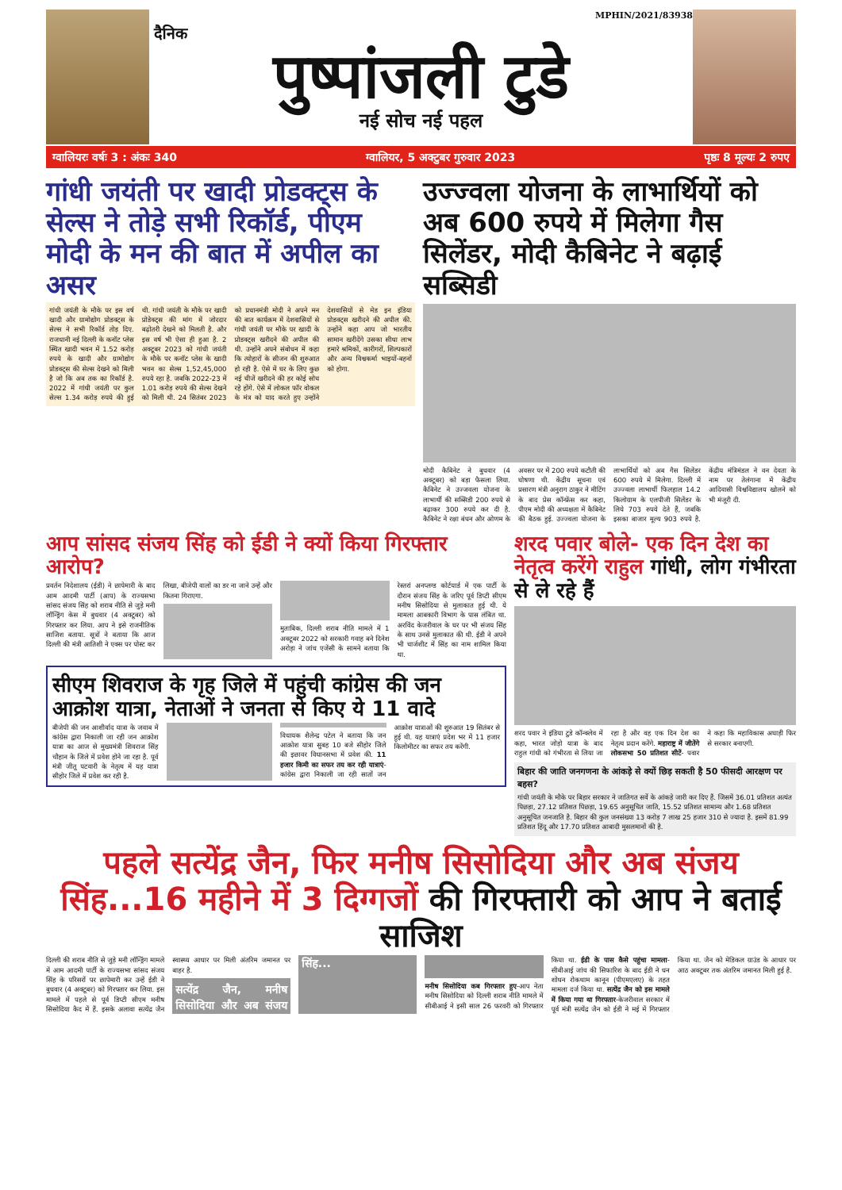MPHIN/2021/83938
दैनिक
पुष्पांजली टुडे
नई सोच नई पहल
ग्वालियरः वर्षः 3 : अंकः 340 ग्वालियर, 5 अक्टुबर गुरुवार 2023 पृष्ठः 8 मूल्यः 2 रुपए
गांधी जयंती पर खादी प्रोडक्ट्स के सेल्स ने तोड़े सभी रिकॉर्ड, पीएम मोदी के मन की बात में अपील का असर
गांधी जयंती के मौके पर इस वर्ष खादी और ग्रामोद्योग प्रोडक्ट्स के सेल्स ने सभी रिकॉर्ड तोड़ दिए. राजधानी नई दिल्ली के कनॉट प्लेस स्थित खादी भवन में 1.52 करोड़ रुपये के खादी और ग्रामोद्योग प्रोडक्ट्स की सेल्स देखने को मिली है जो कि अब तक का रिकॉर्ड है. 2022 में गांधी जयंती पर कुल सेल्स 1.34 करोड़ रुपये की हुई थी. गांधी जयंती के मौके पर खादी प्रोडेक्ट्स की मांग में जोरदार बढ़ोतरी देखने को मिलती है. और इस वर्ष भी ऐसा ही हुआ है. 2 अक्टूबर 2023 को गांधी जयंती के मौके पर कनॉट प्लेस के खादी भवन का सेल्स 1,52,45,000 रुपये रहा है. जबकि 2022-23 में 1.01 करोड़ रुपये की सेल्स देखने को मिली थी. 24 सितंबर 2023 को प्रधानमंत्री मोदी ने अपने मन की बात कार्यक्रम में देशवासियों से गांधी जयंती पर मौके पर खादी के प्रोडक्ट्स खरीदने की अपील की थी. उन्होंने अपने संबोधन में कहा कि त्योहारों के सीजन की शुरुआत हो रही है. ऐसे में घर के लिए कुछ नई चीजें खरीदने की हर कोई सोच रहे होंगे. ऐसे में लोकल फॉर वोकल के मंत्र को याद करते हुए उन्होंने देशवासियों से मेड इन इंडिया प्रोडक्ट्स खरीदने की अपील की. उन्होंने कहा आप जो भारतीय सामान खरीदेंगे उसका सीधा लाभ हमारे श्रमिकों, कारीगरों, शिल्पकारों और अन्य विश्वकर्मा भाइयों-बहनों को होगा.
उज्ज्वला योजना के लाभार्थियों को अब 600 रुपये में मिलेगा गैस सिलेंडर, मोदी कैबिनेट ने बढ़ाई सब्सिडी
मोदी कैबिनेट ने बुधवार (4 अक्टूबर) को बड़ा फैसला लिया. कैबिनेट ने उज्जवला योजना के लाभार्थी की सब्सिडी 200 रुपये से बढ़ाकर 300 रुपये कर दी है. कैबिनेट ने रक्षा बंधन और ओणम के अवसर पर में 200 रुपये कटौती की घोषणा थी. केंद्रीय सूचना एवं प्रसारण मंत्री अनुराग ठाकुर ने मीटिंग के बाद प्रेस कॉन्फ्रेंस कर कहा, पीएम मोदी की अध्यक्षता में कैबिनेट की बैठक हुई. उज्ज्वला योजना के लाभार्थियों को अब गैस सिलेंडर 600 रुपये में मिलेगा. दिल्ली में उज्ज्वला लाभार्थी फिलहाल 14.2 किलोग्राम के एलपीजी सिलेंडर के लिये 703 रुपये देते हैं, जबकि इसका बाजार मूल्य 903 रुपये है. केंद्रीय मंत्रिमंडल ने वन देवता के नाम पर तेलंगाना में केंद्रीय आदिवासी विश्वविद्यालय खोलने को भी मंजूरी दी.
आप सांसद संजय सिंह को ईडी ने क्यों किया गिरफ्तार आरोप?
प्रवर्तन निदेशालय (ईडी) ने छापेमारी के बाद आम आदमी पार्टी (आप) के राज्यसभा सांसद संजय सिंह को शराब नीति से जुड़े मनी लॉन्ड्रिंग केस में बुधवार (4 अक्टूबर) को गिरफ्तार कर लिया. आप ने इसे राजनीतिक साजिश बताया. सूत्रों ने बताया कि आज दिल्ली की मंत्री आतिशी ने एक्स पर पोस्ट कर लिखा, बीजेपी वालों का डर ना जाने उन्हें और कितना गिराएगा.
मुताबिक, दिल्ली शराब नीति मामले में 1 अक्टूबर 2022 को सरकारी गवाह बने दिनेश अरोड़ा ने जांच एजेंसी के सामने बताया कि रेस्तरां अनप्लग्ड कोर्टयार्ड में एक पार्टी के दौरान संजय सिंह के जरिए पूर्व डिप्टी सीएम मनीष सिसोदिया से मुलाकात हुई थी. ये मामला आबकारी विभाग के पास लंबित था. अरविंद केजरीवाल के घर पर भी संजय सिंह के साथ उनसे मुलाकात की थी. ईडी ने अपने भी चार्जशीट में सिंह का नाम शामिल किया था.
सीएम शिवराज के गृह जिले में पहुंची कांग्रेस की जन आक्रोश यात्रा, नेताओं ने जनता से किए ये 11 वादे
बीजेपी की जन आशीर्वाद यात्रा के जवाब में कांग्रेस द्वारा निकाली जा रही जन आक्रोश यात्रा का आज से मुख्यमंत्री शिवराज सिंह चौहान के जिले में प्रवेश होने जा रहा है. पूर्व मंत्री जीतू पटवारी के नेतृत्व में यह यात्रा सीहोर जिले में प्रवेश कर रही है.
विधायक शैलेन्द्र पटेल ने बताया कि जन आक्रोश यात्रा सुबह 10 बजे सीहोर जिले की इछावर विधानसभा में प्रवेश की. 11 हजार किमी का सफर तय कर रही यात्राएं- कांग्रेस द्वारा निकाली जा रही सातों जन आक्रोश यात्राओं की शुरुआत 19 सितंबर से हुई थी. यह यात्राएं प्रदेश भर में 11 हजार किलोमीटर का सफर तय करेंगी.
शरद पवार बोले- एक दिन देश का नेतृत्व करेंगे राहुल गांधी, लोग गंभीरता से ले रहे हैं
शरद पवार ने इंडिया टुडे कॉन्क्लेव में कहा, भारत जोड़ो यात्रा के बाद राहुल गांधी को गंभीरता से लिया जा रहा है और वह एक दिन देश का नेतृत्व प्रदान करेंगे. महाराष्ट्र में जीतेंगे लोकसभा 50 प्रतिशत सीटें- पवार ने कहा कि महाविकास अघाड़ी फिर से सरकार बनाएगी.
बिहार की जाति जनगणना के आंकड़े से क्यों छिड़ सकती है 50 फीसदी आरक्षण पर बहस?
गांधी जयंती के मौके पर बिहार सरकार ने जातिगत सर्वे के आंकड़े जारी कर दिए हैं. जिसमें 36.01 प्रतिशत अत्यंत पिछड़ा, 27.12 प्रतिशत पिछड़ा, 19.65 अनुसूचित जाति, 15.52 प्रतिशत सामान्य और 1.68 प्रतिशत अनुसूचित जनजाति है. बिहार की कुल जनसंख्या 13 करोड़ 7 लाख 25 हजार 310 से ज्यादा है. इसमें 81.99 प्रतिशत हिंदू और 17.70 प्रतिशत आबादी मुसलमानों की है.
पहले सत्येंद्र जैन, फिर मनीष सिसोदिया और अब संजय सिंह...16 महीने में 3 दिग्गजों की गिरफ्तारी को आप ने बताई साजिश
दिल्ली की शराब नीति से जुड़े मनी लॉन्ड्रिंग मामले में आम आदमी पार्टी के राज्यसभा सांसद संजय सिंह के परिसरों पर छापेमारी कर उन्हें ईडी ने बुधवार (4 अक्टूबर) को गिरफ्तार कर लिया. इस मामले में पहले से पूर्व डिप्टी सीएम मनीष सिसोदिया कैद में हैं. इसके अलावा सत्येंद्र जैन स्वास्थ्य आधार पर मिली अंतरिम जमानत पर बाहर है.
सत्येंद्र जैन, मनीष सिसोदिया और अब संजय सिंह...
मनीष सिसोदिया कब गिरफ्तार हुए-आप नेता मनीष सिसोदिया को दिल्ली शराब नीति मामले में सीबीआई ने इसी साल 26 फरवरी को गिरफ्तार किया था. ईडी के पास कैसे पहुंचा मामला-सीबीआई जांच की सिफारिश के बाद ईडी ने धन शोधन रोकथाम कानून (पीएमएलए) के तहत मामला दर्ज किया था. सत्येंद्र जैन को इस मामले में किया गया था गिरफ्तार-केजरीवाल सरकार में पूर्व मंत्री सत्येंद्र जैन को ईडी ने मई में गिरफ्तार किया था. जैन को मेडिकल ग्राउंड के आधार पर आठ अक्टूबर तक अंतरिम जमानत मिली हुई है.